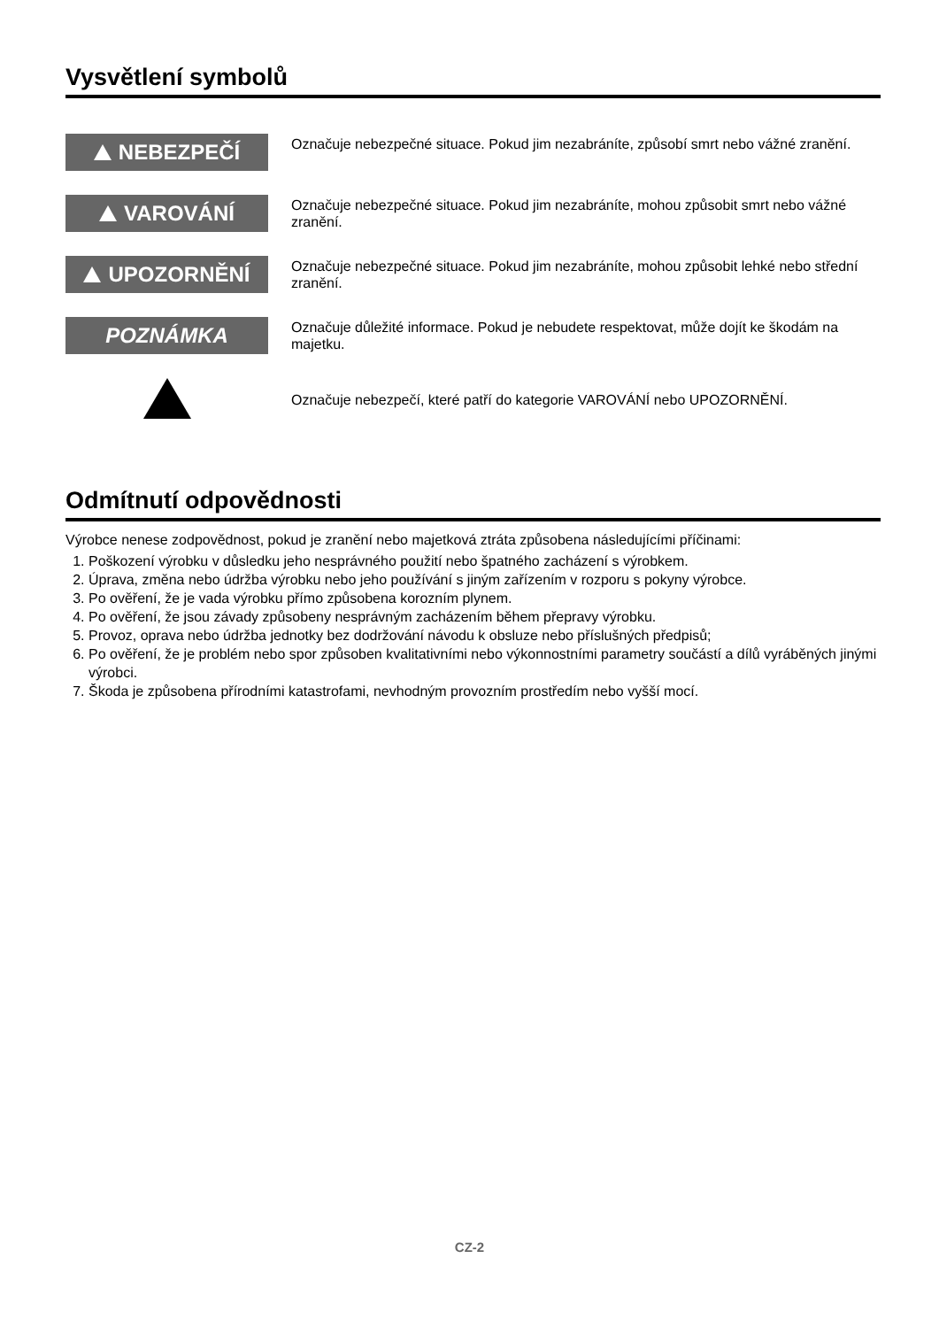Vysvětlení symbolů
NEBEZPEČÍ
Označuje nebezpečné situace. Pokud jim nezabráníte, způsobí smrt nebo vážné zranění.
VAROVÁNÍ
Označuje nebezpečné situace. Pokud jim nezabráníte, mohou způsobit smrt nebo vážné zranění.
UPOZORNĚNÍ
Označuje nebezpečné situace. Pokud jim nezabráníte, mohou způsobit lehké nebo střední zranění.
POZNÁMKA
Označuje důležité informace. Pokud je nebudete respektovat, může dojít ke škodám na majetku.
Označuje nebezpečí, které patří do kategorie VAROVÁNÍ nebo UPOZORNĚNÍ.
Odmítnutí odpovědnosti
Výrobce nenese zodpovědnost, pokud je zranění nebo majetková ztráta způsobena následujícími příčinami:
1. Poškození výrobku v důsledku jeho nesprávného použití nebo špatného zacházení s výrobkem.
2. Úprava, změna nebo údržba výrobku nebo jeho používání s jiným zařízením v rozporu s pokyny výrobce.
3. Po ověření, že je vada výrobku přímo způsobena korozním plynem.
4. Po ověření, že jsou závady způsobeny nesprávným zacházením během přepravy výrobku.
5. Provoz, oprava nebo údržba jednotky bez dodržování návodu k obsluze nebo příslušných předpisů;
6. Po ověření, že je problém nebo spor způsoben kvalitativními nebo výkonnostními parametry součástí a dílů vyráběných jinými výrobci.
7. Škoda je způsobena přírodními katastrofami, nevhodným provozním prostředím nebo vyšší mocí.
CZ-2